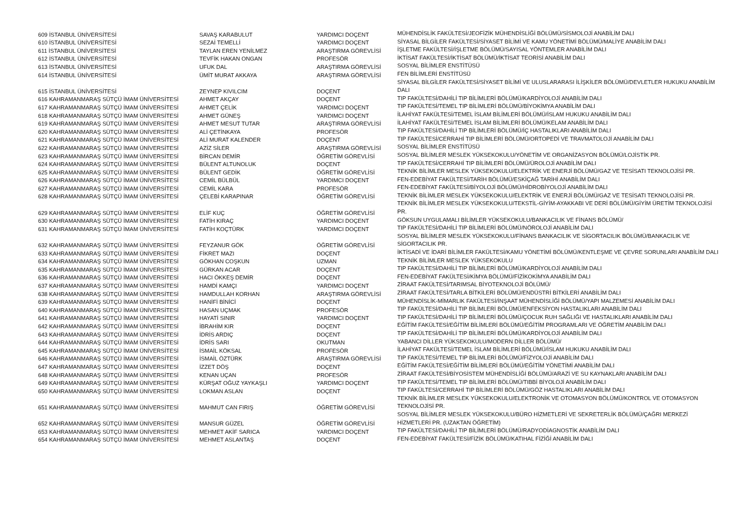| 609 İSTANBUL ÜNİVERSİTESİ | SAVAŞ KARABULUT | YARDIMCI DOÇENT | MÜHENDİSLİK FAKÜLTESİ/JEOFİZİK MÜHENDİSLİĞİ BÖLÜMÜ/SİSMOLOJİ ANABİLİM DALI |
| 610 İSTANBUL ÜNİVERSİTESİ | SEZAİ TEMELLİ | YARDIMCI DOÇENT | SİYASAL BİLGİLER FAKÜLTESİ/SİYASET BİLİMİ VE KAMU YÖNETİMİ BÖLÜMÜ/MALİYE ANABİLİM DALI |
| 611 İSTANBUL ÜNİVERSİTESİ | TAYLAN EREN YENİLMEZ | ARAŞTIRMA GÖREVLİSİ | İŞLETME FAKÜLTESİ/İŞLETME BÖLÜMÜ/SAYISAL YÖNTEMLER ANABİLİM DALI |
| 612 İSTANBUL ÜNİVERSİTESİ | TEVFİK HAKAN ONGAN | PROFESÖR | İKTİSAT FAKÜLTESİ/İKTİSAT BÖLÜMÜ/İKTİSAT TEORİSİ ANABİLİM DALI |
| 613 İSTANBUL ÜNİVERSİTESİ | UFUK DAL | ARAŞTIRMA GÖREVLİSİ | SOSYAL BİLİMLER ENSTİTÜSÜ |
| 614 İSTANBUL ÜNİVERSİTESİ | ÜMİT MURAT AKKAYA | ARAŞTIRMA GÖREVLİSİ | FEN BİLİMLERİ ENSTİTÜSÜ |
| 615 İSTANBUL ÜNİVERSİTESİ | ZEYNEP KIVILCIM | DOÇENT | SİYASAL BİLGİLER FAKÜLTESİ/SİYASET BİLİMİ VE ULUSLARARASI İLİŞKİLER BÖLÜMÜ/DEVLETLER HUKUKU ANABİLİM DALI |
| 616 KAHRAMANMARAŞ SÜTÇÜ İMAM ÜNİVERSİTESİ | AHMET AKÇAY | DOÇENT | TIP FAKÜLTESİ/DAHİLİ TIP BİLİMLERİ BÖLÜMÜ/KARDİYOLOJİ ANABİLİM DALI |
| 617 KAHRAMANMARAŞ SÜTÇÜ İMAM ÜNİVERSİTESİ | AHMET ÇELİK | YARDIMCI DOÇENT | TIP FAKÜLTESİ/TEMEL TIP BİLİMLERİ BÖLÜMÜ/BİYOKİMYA ANABİLİM DALI |
| 618 KAHRAMANMARAŞ SÜTÇÜ İMAM ÜNİVERSİTESİ | AHMET GÜNEŞ | YARDIMCI DOÇENT | İLAHİYAT FAKÜLTESİ/TEMEL İSLAM BİLİMLERİ BÖLÜMÜ/İSLAM HUKUKU ANABİLİM DALI |
| 619 KAHRAMANMARAŞ SÜTÇÜ İMAM ÜNİVERSİTESİ | AHMET MESUT TUTAR | ARAŞTIRMA GÖREVLİSİ | İLAHİYAT FAKÜLTESİ/TEMEL İSLAM BİLİMLERİ BÖLÜMÜ/KELAM ANABİLİM DALI |
| 620 KAHRAMANMARAŞ SÜTÇÜ İMAM ÜNİVERSİTESİ | ALİ ÇETİNKAYA | PROFESÖR | TIP FAKÜLTESİ/DAHİLİ TIP BİLİMLERİ BÖLÜMÜ/İÇ HASTALIKLARI ANABİLİM DALI |
| 621 KAHRAMANMARAŞ SÜTÇÜ İMAM ÜNİVERSİTESİ | ALİ MURAT KALENDER | DOÇENT | TIP FAKÜLTESİ/CERRAHİ TIP BİLİMLERİ BÖLÜMÜ/ORTOPEDİ VE TRAVMATOLOJİ ANABİLİM DALI |
| 622 KAHRAMANMARAŞ SÜTÇÜ İMAM ÜNİVERSİTESİ | AZİZ SİLER | ARAŞTIRMA GÖREVLİSİ | SOSYAL BİLİMLER ENSTİTÜSÜ |
| 623 KAHRAMANMARAŞ SÜTÇÜ İMAM ÜNİVERSİTESİ | BİRCAN DEMİR | ÖĞRETİM GÖREVLİSİ | SOSYAL BİLİMLER MESLEK YÜKSEKOKULU/YÖNETİM VE ORGANİZASYON BÖLÜMÜ/LOJİSTİK PR. |
| 624 KAHRAMANMARAŞ SÜTÇÜ İMAM ÜNİVERSİTESİ | BÜLENT ALTUNOLUK | DOÇENT | TIP FAKÜLTESİ/CERRAHİ TIP BİLİMLERİ BÖLÜMÜ/ÜROLOJİ ANABİLİM DALI |
| 625 KAHRAMANMARAŞ SÜTÇÜ İMAM ÜNİVERSİTESİ | BÜLENT GEDİK | ÖĞRETİM GÖREVLİSİ | TEKNİK BİLİMLER MESLEK YÜKSEKOKULU/ELEKTRİK VE ENERJİ BÖLÜMÜ/GAZ VE TESİSATI TEKNOLOJİSİ PR. |
| 626 KAHRAMANMARAŞ SÜTÇÜ İMAM ÜNİVERSİTESİ | CEMİL BÜLBÜL | YARDIMCI DOÇENT | FEN-EDEBİYAT FAKÜLTESİ/TARİH BÖLÜMÜ/ESKİÇAĞ TARİHİ ANABİLİM DALI |
| 627 KAHRAMANMARAŞ SÜTÇÜ İMAM ÜNİVERSİTESİ | CEMİL KARA | PROFESÖR | FEN-EDEBİYAT FAKÜLTESİ/BİYOLOJİ BÖLÜMÜ/HİDROBİYOLOJİ ANABİLİM DALI |
| 628 KAHRAMANMARAŞ SÜTÇÜ İMAM ÜNİVERSİTESİ | ÇELEBİ KARAPINAR | ÖĞRETİM GÖREVLİSİ | TEKNİK BİLİMLER MESLEK YÜKSEKOKULU/ELEKTRİK VE ENERJİ BÖLÜMÜ/GAZ VE TESİSATI TEKNOLOJİSİ PR. |
| 629 KAHRAMANMARAŞ SÜTÇÜ İMAM ÜNİVERSİTESİ | ELİF KUÇ | ÖĞRETİM GÖREVLİSİ | TEKNİK BİLİMLER MESLEK YÜKSEKOKULU/TEKSTİL-GİYİM-AYAKKABI VE DERİ BÖLÜMÜ/GİYİM ÜRETİM TEKNOLOJİSİ PR. |
| 630 KAHRAMANMARAŞ SÜTÇÜ İMAM ÜNİVERSİTESİ | FATİH KIRAÇ | YARDIMCI DOÇENT | GÖKSUN UYGULAMALI BİLİMLER YÜKSEKOKULU/BANKACILIK VE FİNANS BÖLÜMÜ/ |
| 631 KAHRAMANMARAŞ SÜTÇÜ İMAM ÜNİVERSİTESİ | FATİH KOÇTÜRK | YARDIMCI DOÇENT | TIP FAKÜLTESİ/DAHİLİ TIP BİLİMLERİ BÖLÜMÜ/NÖROLOJİ ANABİLİM DALI |
| 632 KAHRAMANMARAŞ SÜTÇÜ İMAM ÜNİVERSİTESİ | FEYZANUR GÖK | ÖĞRETİM GÖREVLİSİ | SOSYAL BİLİMLER MESLEK YÜKSEKOKULU/FİNANS BANKACILIK VE SİGORTACILIK BÖLÜMÜ/BANKACILIK VE SİGORTACILIK PR. |
| 633 KAHRAMANMARAŞ SÜTÇÜ İMAM ÜNİVERSİTESİ | FİKRET MAZI | DOÇENT | İKTİSADİ VE İDARİ BİLİMLER FAKÜLTESİ/KAMU YÖNETİMİ BÖLÜMÜ/KENTLEŞME VE ÇEVRE SORUNLARI ANABİLİM DALI |
| 634 KAHRAMANMARAŞ SÜTÇÜ İMAM ÜNİVERSİTESİ | GÖKHAN COŞKUN | UZMAN | TEKNİK BİLİMLER MESLEK YÜKSEKOKULU |
| 635 KAHRAMANMARAŞ SÜTÇÜ İMAM ÜNİVERSİTESİ | GÜRKAN ACAR | DOÇENT | TIP FAKÜLTESİ/DAHİLİ TIP BİLİMLERİ BÖLÜMÜ/KARDİYOLOJİ ANABİLİM DALI |
| 636 KAHRAMANMARAŞ SÜTÇÜ İMAM ÜNİVERSİTESİ | HACI ÖKKEŞ DEMİR | DOÇENT | FEN-EDEBİYAT FAKÜLTESİ/KİMYA BÖLÜMÜ/FİZİKOKİMYA ANABİLİM DALI |
| 637 KAHRAMANMARAŞ SÜTÇÜ İMAM ÜNİVERSİTESİ | HAMDİ KAMÇI | YARDIMCI DOÇENT | ZİRAAT FAKÜLTESİ/TARIMSAL BİYOTEKNOLOJİ BÖLÜMÜ/ |
| 638 KAHRAMANMARAŞ SÜTÇÜ İMAM ÜNİVERSİTESİ | HAMDULLAH KORHAN | ARAŞTIRMA GÖREVLİSİ | ZİRAAT FAKÜLTESİ/TARLA BİTKİLERİ BÖLÜMÜ/ENDÜSTRİ BİTKİLERİ ANABİLİM DALI |
| 639 KAHRAMANMARAŞ SÜTÇÜ İMAM ÜNİVERSİTESİ | HANİFİ BİNİCİ | DOÇENT | MÜHENDİSLİK-MİMARLIK FAKÜLTESİ/İNŞAAT MÜHENDİSLİĞİ BÖLÜMÜ/YAPI MALZEMESİ ANABİLİM DALI |
| 640 KAHRAMANMARAŞ SÜTÇÜ İMAM ÜNİVERSİTESİ | HASAN UÇMAK | PROFESÖR | TIP FAKÜLTESİ/DAHİLİ TIP BİLİMLERİ BÖLÜMÜ/ENFEKSİYON HASTALIKLARI ANABİLİM DALI |
| 641 KAHRAMANMARAŞ SÜTÇÜ İMAM ÜNİVERSİTESİ | HAYATİ SINIR | YARDIMCI DOÇENT | TIP FAKÜLTESİ/DAHİLİ TIP BİLİMLERİ BÖLÜMÜ/ÇOCUK RUH SAĞLIĞI VE HASTALIKLARI ANABİLİM DALI |
| 642 KAHRAMANMARAŞ SÜTÇÜ İMAM ÜNİVERSİTESİ | İBRAHİM KIR | DOÇENT | EĞİTİM FAKÜLTESİ/EĞİTİM BİLİMLERİ BÖLÜMÜ/EĞİTİM PROGRAMLARI VE ÖĞRETİM ANABİLİM DALI |
| 643 KAHRAMANMARAŞ SÜTÇÜ İMAM ÜNİVERSİTESİ | İDRİS ARDIÇ | DOÇENT | TIP FAKÜLTESİ/DAHİLİ TIP BİLİMLERİ BÖLÜMÜ/KARDİYOLOJİ ANABİLİM DALI |
| 644 KAHRAMANMARAŞ SÜTÇÜ İMAM ÜNİVERSİTESİ | İDRİS SARI | OKUTMAN | YABANCI DİLLER YÜKSEKOKULU/MODERN DİLLER BÖLÜMÜ/ |
| 645 KAHRAMANMARAŞ SÜTÇÜ İMAM ÜNİVERSİTESİ | İSMAİL KÖKSAL | PROFESÖR | İLAHİYAT FAKÜLTESİ/TEMEL İSLAM BİLİMLERİ BÖLÜMÜ/İSLAM HUKUKU ANABİLİM DALI |
| 646 KAHRAMANMARAŞ SÜTÇÜ İMAM ÜNİVERSİTESİ | İSMAİL ÖZTÜRK | ARAŞTIRMA GÖREVLİSİ | TIP FAKÜLTESİ/TEMEL TIP BİLİMLERİ BÖLÜMÜ/FİZYOLOJİ ANABİLİM DALI |
| 647 KAHRAMANMARAŞ SÜTÇÜ İMAM ÜNİVERSİTESİ | İZZET DÖŞ | DOÇENT | EĞİTİM FAKÜLTESİ/EĞİTİM BİLİMLERİ BÖLÜMÜ/EĞİTİM YÖNETİMİ ANABİLİM DALI |
| 648 KAHRAMANMARAŞ SÜTÇÜ İMAM ÜNİVERSİTESİ | KENAN UÇAN | PROFESÖR | ZİRAAT FAKÜLTESİ/BİYOSİSTEM MÜHENDİSLİĞİ BÖLÜMÜ/ARAZİ VE SU KAYNAKLARI ANABİLİM DALI |
| 649 KAHRAMANMARAŞ SÜTÇÜ İMAM ÜNİVERSİTESİ | KÜRŞAT OĞUZ YAYKAŞLI | YARDIMCI DOÇENT | TIP FAKÜLTESİ/TEMEL TIP BİLİMLERİ BÖLÜMÜ/TIBBİ BİYOLOJİ ANABİLİM DALI |
| 650 KAHRAMANMARAŞ SÜTÇÜ İMAM ÜNİVERSİTESİ | LOKMAN ASLAN | DOÇENT | TIP FAKÜLTESİ/CERRAHİ TIP BİLİMLERİ BÖLÜMÜ/GÖZ HASTALIKLARI ANABİLİM DALI |
| 651 KAHRAMANMARAŞ SÜTÇÜ İMAM ÜNİVERSİTESİ | MAHMUT CAN FIRIŞ | ÖĞRETİM GÖREVLİSİ | TEKNİK BİLİMLER MESLEK YÜKSEKOKULU/ELEKTRONİK VE OTOMASYON BÖLÜMÜ/KONTROL VE OTOMASYON TEKNOLOJİSİ PR. |
| 652 KAHRAMANMARAŞ SÜTÇÜ İMAM ÜNİVERSİTESİ | MANSUR GÜZEL | ÖĞRETİM GÖREVLİSİ | SOSYAL BİLİMLER MESLEK YÜKSEKOKULU/BÜRO HİZMETLERİ VE SEKRETERLİK BÖLÜMÜ/ÇAĞRI MERKEZİ HİZMETLERİ PR. (UZAKTAN ÖĞRETİM) |
| 653 KAHRAMANMARAŞ SÜTÇÜ İMAM ÜNİVERSİTESİ | MEHMET AKİF SARICA | YARDIMCI DOÇENT | TIP FAKÜLTESİ/DAHİLİ TIP BİLİMLERİ BÖLÜMÜ/RADYODİAGNOSTİK ANABİLİM DALI |
| 654 KAHRAMANMARAŞ SÜTÇÜ İMAM ÜNİVERSİTESİ | MEHMET ASLANTAŞ | DOÇENT | FEN-EDEBİYAT FAKÜLTESİ/FİZİK BÖLÜMÜ/KATIHAL FİZİĞİ ANABİLİM DALI |